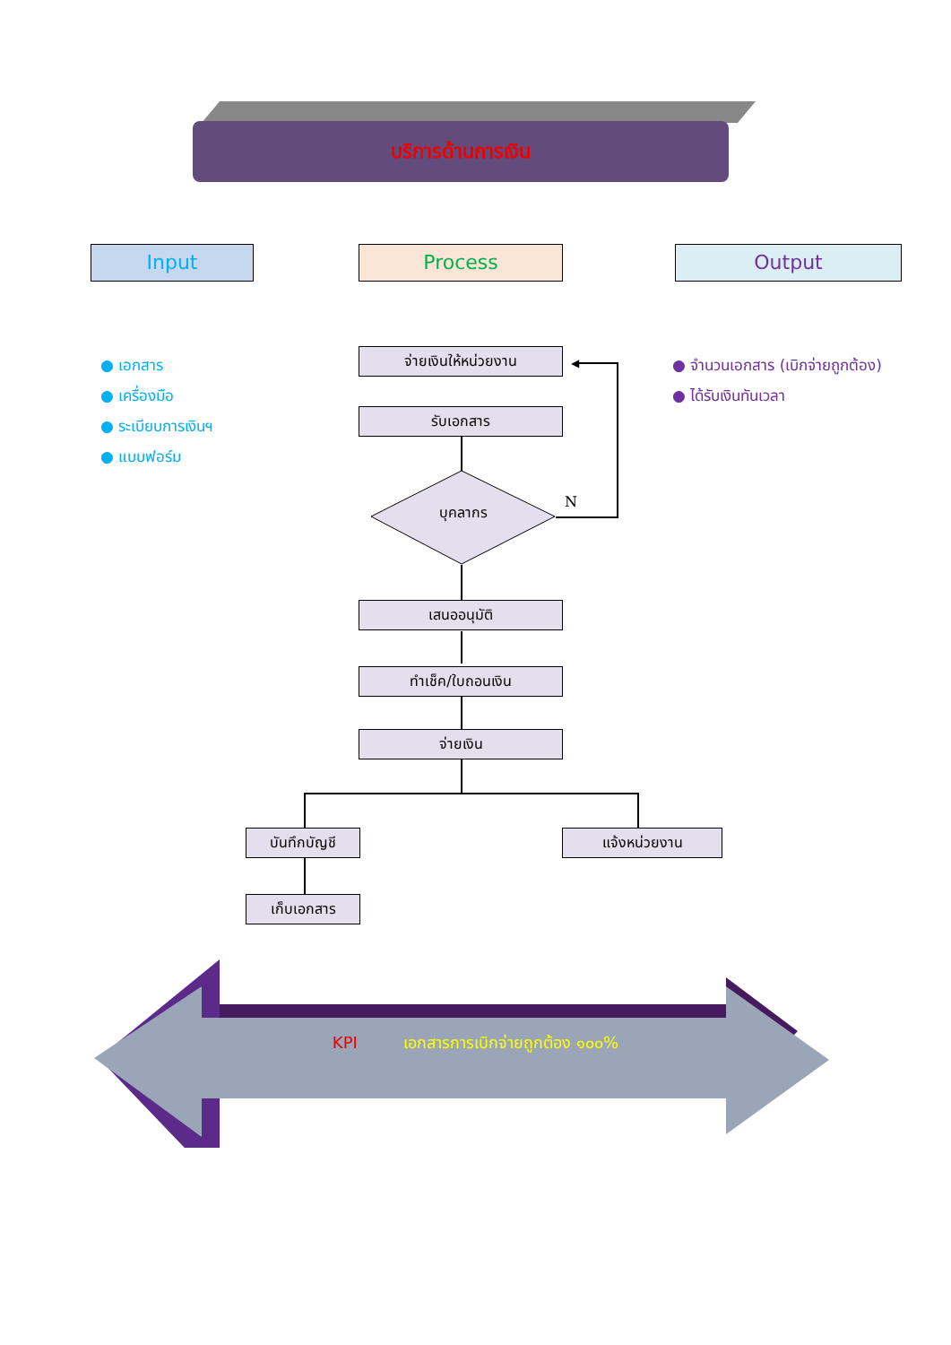บริการด้านการเงิน
Input Process Output
● เอกสาร
● เครื่องมือ
● ระเบียบการเงินฯ
● แบบฟอร์ม
● จำนวนเอกสาร (เบิกจ่ายถูกต้อง)
● ได้รับเงินทันเวลา
จ่ายเงินให้หน่วยงาน
รับเอกสาร
บุคลากร
N
◀
เสนออนุมัติ
ทำเช็ค/ใบถอนเงิน
จ่ายเงิน
บันทึกบัญชี แจ้งหน่วยงาน
เก็บเอกสาร
KPI เอกสารการเบิกจ่ายถูกต้อง ๑๐๐%